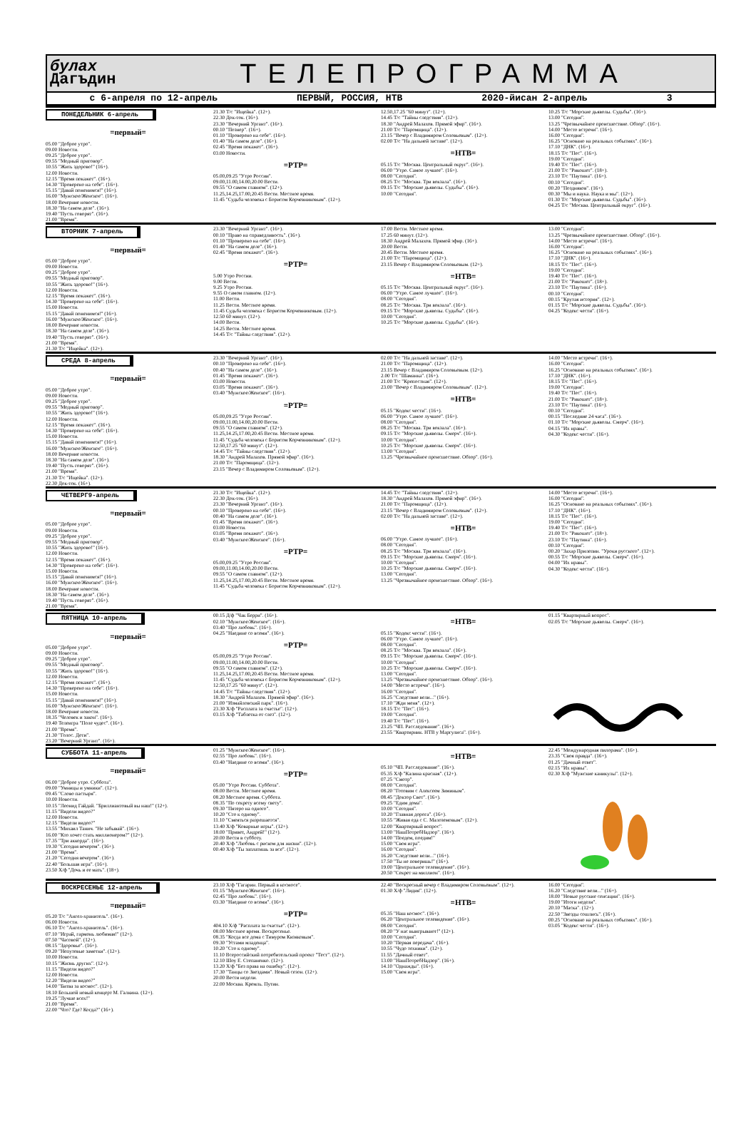булах
Дагъдин
ТЕЛЕПРОГРАММА
с 6-апреля по 12-апрель ПЕРВЫЙ, РОССИЯ, НТВ 2020-йисан 2-апрель 3
ПОНЕДЕЛЬНИК 6-апрель
=первый=
05.00 "Доброе утро".
09.00 Новости.
09.25 "Доброе утро".
09.55 "Модный приговор".
10.55 "Жить здорово!" (16+).
12.00 Новости.
12.15 "Время покажет". (16+).
14.30 "Проверено на себе". (16+).
15.15 "Давай поженимся!" (16+).
16.00 "Мужское/Женское". (16+).
18.00 Вечерние новости.
18.30 "На самом деле". (16+).
19.40 "Пусть говорят". (16+).
21.00 "Время".
21.30 Т/с "Ищейка". (12+).
22.30 Док-ток. (16+).
23.30 "Вечерний Ургант". (16+).
00.10 "Познер". (16+).
01.10 "Проверено на себе". (16+).
01.40 "На самом деле". (16+).
02.45 "Время покажет". (16+).
03.00 Новости.
=РТР=
05.00,09.25 "Утро России".
09.00,11.00,14.00,20.00 Вести.
09.55 "О самом главном". (12+).
11.25,14.25,17.00,20.45 Вести. Местное время.
11.45 "Судьба человека с Борисом Корчевниковым". (12+).
12.50,17.25 "60 минут". (12+).
14.45 Т/с "Тайны следствия". (12+).
18.30 "Андрей Малахов. Прямой эфир". (16+).
21.00 Т/с "Паромщица". (12+).
23.15 "Вечер с Владимиром Соловьевым". (12+).
02.00 Т/с "На дальней заставе". (12+).
=НТВ=
05.15 Т/с "Москва. Центральный округ". (16+).
06.00 "Утро. Самое лучшее". (16+).
08.00 "Сегодня".
08.25 Т/с "Москва. Три вокзала". (16+).
09.15 Т/с "Морские дьяволы. Судьбы". (16+).
10.00 "Сегодня".
10.25 Т/с "Морские дьяволы. Судьбы". (16+).
13.00 "Сегодня".
13.25 "Чрезвычайное происшествие. Обзор". (16+).
14.00 "Место встречи". (16+).
16.00 "Сегодня".
16.25 "Основано на реальных событиях". (16+).
17.10 "ДНК". (16+).
18.15 Т/с "Пес". (16+).
19.00 "Сегодня".
19.40 Т/с "Пес". (16+).
21.00 Т/с "Рикошет". (18+).
23.10 Т/с "Паутина". (16+).
00.10 "Сегодня".
00.20 "Поздняков". (16+).
00.30 "Мы и наука. Наука и мы". (12+).
01.30 Т/с "Морские дьяволы. Судьбы". (16+).
04.25 Т/с "Москва. Центральный округ". (16+).
ВТОРНИК 7-апрель
=первый=
05.00 "Доброе утро".
09.00 Новости.
09.25 "Доброе утро".
09.55 "Модный приговор".
10.55 "Жить здорово!" (16+).
12.00 Новости.
12.15 "Время покажет". (16+).
14.30 "Проверено на себе". (16+).
15.00 Новости.
15.15 "Давай поженимся!" (16+).
16.00 "Мужское/Женское". (16+).
18.00 Вечерние новости.
18.30 "На самом деле". (16+).
19.40 "Пусть говорят". (16+).
21.00 "Время".
21.30 Т/с "Ищейка". (12+).
23.30 "Вечерний Ургант". (16+).
00.10 "Право на справедливость". (16+).
01.10 "Проверено на себе". (16+).
01.40 "На самом деле". (16+).
02.45 "Время покажет". (16+).
=РТР=
5.00 Утро России.
9.00 Вести.
9.25 Утро России.
9.55 О самом главном. (12+).
11.00 Вести.
11.25 Вести. Местное время.
11.45 Судьба человека с Борисом Корчевниковым. (12+).
12.50 60 минут. (12+).
14.00 Вести.
14.25 Вести. Местное время.
14.45 Т/с "Тайны следствия". (12+).
17.00 Вести. Местное время.
17.25 60 минут. (12+).
18.30 Андрей Малахов. Прямой эфир. (16+).
20.00 Вести.
20.45 Вести. Местное время.
21.00 Т/с "Паромщица". (12+).
23.15 Вечер с Владимиром Соловьевым. (12+).
=НТВ=
05.15 Т/с "Москва. Центральный округ". (16+).
06.00 "Утро. Самое лучшее". (16+).
08.00 "Сегодня".
08.25 Т/с "Москва. Три вокзала". (16+).
09.15 Т/с "Морские дьяволы. Судьбы". (16+).
10.00 "Сегодня".
10.25 Т/с "Морские дьяволы. Судьбы". (16+).
13.00 "Сегодня".
13.25 "Чрезвычайное происшествие. Обзор". (16+).
14.00 "Место встречи". (16+).
16.00 "Сегодня".
16.25 "Основано на реальных событиях". (16+).
17.10 "ДНК". (16+).
18.15 Т/с "Пес". (16+).
19.00 "Сегодня".
19.40 Т/с "Пес". (16+).
21.00 Т/с "Рикошет". (18+).
23.10 Т/с "Паутина". (16+).
00.10 "Сегодня".
00.15 "Крутая история". (12+).
01.15 Т/с "Морские дьяволы. Судьбы". (16+).
04.25 "Кодекс чести". (16+).
СРЕДА 8-апрель
=первый=
05.00 "Доброе утро".
09.00 Новости.
09.25 "Доброе утро".
09.55 "Модный приговор".
10.55 "Жить здорово!" (16+).
12.00 Новости.
12.15 "Время покажет". (16+).
14.30 "Проверено на себе". (16+).
15.00 Новости.
15.15 "Давай поженимся!" (16+).
16.00 "Мужское/Женское". (16+).
18.00 Вечерние новости.
18.30 "На самом деле". (16+).
19.40 "Пусть говорят". (16+).
21.00 "Время".
21.30 Т/с "Ищейка". (12+).
22.30 Док-ток. (16+).
23.30 "Вечерний Ургант". (16+).
00.10 "Проверено на себе". (16+).
00.40 "На самом деле". (16+).
01.45 "Время покажет". (16+).
03.00 Новости.
03.05 "Время покажет". (16+).
03.40 "Мужское/Женское". (16+).
=РТР=
05.00,09.25 "Утро России".
09.00,11.00,14.00,20.00 Вести.
09.55 "О самом главном". (12+).
11.25,14.25,17.00,20.45 Вести. Местное время.
11.45 "Судьба человека с Борисом Корчевниковым". (12+).
12.50,17.25 "60 минут". (12+).
14.45 Т/с "Тайны следствия". (12+).
18.30 "Андрей Малахов. Прямой эфир". (16+).
21.00 Т/с "Паромщица". (12+).
23.15 "Вечер с Владимиром Соловьевым". (12+).
02.00 Т/с "На дальней заставе". (12+).
21.00 Т/с "Паромщица". (12+).
23.15 Вечер с Владимиром Соловьевым. (12+).
2.00 Т/с "Шаманка". (16+).
21.00 Т/с "Крепостная". (12+).
23.00 "Вечер с Владимиром Соловьевым". (12+).
=НТВ=
05.15 "Кодекс чести". (16+).
06.00 "Утро. Самое лучшее". (16+).
08.00 "Сегодня".
08.25 Т/с "Москва. Три вокзала". (16+).
09.15 Т/с "Морские дьяволы. Смерч". (16+).
10.00 "Сегодня".
10.25 Т/с "Морские дьяволы. Смерч". (16+).
13.00 "Сегодня".
13.25 "Чрезвычайное происшествие. Обзор". (16+).
14.00 "Место встречи". (16+).
16.00 "Сегодня".
16.25 "Основано на реальных событиях". (16+).
17.10 "ДНК". (16+).
18.15 Т/с "Пес". (16+).
19.00 "Сегодня".
19.40 Т/с "Пес". (16+).
21.00 Т/с "Рикошет". (18+).
23.10 Т/с "Паутина". (16+).
00.10 "Сегодня".
00.15 "Последние 24 часа". (16+).
01.10 Т/с "Морские дьяволы. Смерч". (16+).
04.15 "Их нравы".
04.30 "Кодекс чести". (16+).
ЧЕТВЕРГ9-апрель
=первый=
05.00 "Доброе утро".
09.00 Новости.
09.25 "Доброе утро".
09.55 "Модный приговор".
10.55 "Жить здорово!" (16+).
12.00 Новости.
12.15 "Время покажет". (16+).
14.30 "Проверено на себе". (16+).
15.00 Новости.
15.15 "Давай поженимся!" (16+).
16.00 "Мужское/Женское". (16+).
18.00 Вечерние новости.
18.30 "На самом деле". (16+).
19.40 "Пусть говорят". (16+).
21.00 "Время".
21.30 Т/с "Ищейка". (12+).
22.30 Док-ток. (16+).
23.30 "Вечерний Ургант". (16+).
00.10 "Проверено на себе". (16+).
00.40 "На самом деле". (16+).
01.45 "Время покажет". (16+).
03.00 Новости.
03.05 "Время покажет". (16+).
03.40 "Мужское/Женское". (16+).
=РТР=
05.00,09.25 "Утро России".
09.00,11.00,14.00,20.00 Вести.
09.55 "О самом главном". (12+).
11.25,14.25,17.00,20.45 Вести. Местное время.
11.45 "Судьба человека с Борисом Корчевниковым". (12+).
14.45 Т/с "Тайны следствия". (12+).
18.30 "Андрей Малахов. Прямой эфир". (16+).
21.00 Т/с "Паромщица". (12+).
23.15 "Вечер с Владимиром Соловьевым". (12+).
02.00 Т/с "На дальней заставе". (12+).
=НТВ=
06.00 "Утро. Самое лучшее". (16+).
08.00 "Сегодня".
08.25 Т/с "Москва. Три вокзала". (16+).
09.15 Т/с "Морские дьяволы. Смерч". (16+).
10.00 "Сегодня".
10.25 Т/с "Морские дьяволы. Смерч". (16+).
13.00 "Сегодня".
13.25 "Чрезвычайное происшествие. Обзор". (16+).
14.00 "Место встречи". (16+).
16.00 "Сегодня".
16.25 "Основано на реальных событиях". (16+).
17.10 "ДНК". (16+).
18.15 Т/с "Пес". (16+).
19.00 "Сегодня".
19.40 Т/с "Пес". (16+).
21.00 Т/с "Рикошет". (18+).
23.10 Т/с "Паутина". (16+).
00.10 "Сегодня".
00.20 "Захар Прилепин. "Уроки русского". (12+).
00.55 Т/с "Морские дьяволы. Смерч". (16+).
04.00 "Их нравы".
04.30 "Кодекс чести". (16+).
ПЯТНИЦА 10-апрель
=первый=
05.00 "Доброе утро".
09.00 Новости.
09.25 "Доброе утро".
09.55 "Модный приговор".
10.55 "Жить здорово!" (16+).
12.00 Новости.
12.15 "Время покажет". (16+).
14.30 "Проверено на себе". (16+).
15.00 Новости.
15.15 "Давай поженимся!" (16+).
16.00 "Мужское/Женское". (16+).
18.00 Вечерние новости.
18.35 "Человек и закон". (16+).
19.40 Телеигра "Поле чудес". (16+).
21.00 "Время".
21.30 "Голос. Дети".
23.20 "Вечерний Ургант". (16+).
00.15 Д/ф "Чак Берри". (16+).
02.10 "Мужское/Женское". (16+).
03.40 "Про любовь". (16+).
04.25 "Наедине со всеми". (16+).
=РТР=
05.00,09.25 "Утро России".
09.00,11.00,14.00,20.00 Вести.
09.55 "О самом главном". (12+).
11.25,14.25,17.00,20.45 Вести. Местное время.
11.45 "Судьба человека с Борисом Корчевниковым". (12+).
12.50,17.25 "60 минут". (12+).
14.45 Т/с "Тайны следствия". (12+).
18.30 "Андрей Малахов. Прямой эфир". (16+).
21.00 "Измайловский парк". (16+).
23.30 Х/ф "Расплата за счастье". (12+).
03.15 Х/ф "Таблетка от слез". (12+).
=НТВ=
05.15 "Кодекс чести". (16+).
06.00 "Утро. Самое лучшее". (16+).
08.00 "Сегодня".
08.25 Т/с "Москва. Три вокзала". (16+).
09.15 Т/с "Морские дьяволы. Смерч". (16+).
10.00 "Сегодня".
10.25 Т/с "Морские дьяволы. Смерч". (16+).
13.00 "Сегодня".
13.25 "Чрезвычайное происшествие. Обзор". (16+).
14.00 "Место встречи". (16+).
16.00 "Сегодня".
16.25 "Следствие вели..." (16+).
17.10 "Жди меня". (12+).
18.15 Т/с "Пес". (16+).
19.00 "Сегодня".
19.40 Т/с "Пес". (16+).
23.25 "ЧП. Расследование". (16+).
23.55 "Квартирник. НТВ у Маргулиса". (16+).
01.15 "Квартирный вопрос".
02.05 Т/с "Морские дьяволы. Смерч". (16+).
СУББОТА 11-апрель
=первый=
06.00 "Доброе утро. Суббота".
09.00 "Умницы и умники". (12+).
09.45 "Слово пастыря".
10.00 Новости.
10.15 "Леонид Гайдай. "Бриллиантовый вы наш!" (12+).
11.15 "Видели видео?"
12.00 Новости.
12.15 "Видели видео?"
13.55 "Михаил Танич. "Не забывай". (16+).
16.00 "Кто хочет стать миллионером?" (12+).
17.35 "Три аккорда". (16+).
19.30 "Сегодня вечером". (16+).
21.00 "Время".
21.20 "Сегодня вечером". (16+).
22.40 "Большая игра". (16+).
23.50 Х/ф "Дочь и ее мать". (18+).
01.25 "Мужское/Женское". (16+).
02.55 "Про любовь". (16+).
03.40 "Наедине со всеми". (16+).
=РТР=
05.00 "Утро России. Суббота".
08.00 Вести. Местное время.
08.20 Местное время. Суббота.
08.35 "По секрету всему свету".
09.30 "Пятеро на одного".
10.20 "Сто к одному".
11.10 "Смеяться разрешается".
13.40 Х/ф "Коварные игры". (12+).
18.00 "Привет, Андрей!" (12+).
20.00 Вести в субботу.
20.40 Х/ф "Любовь с риском для жизни". (12+).
00.40 Х/ф "Ты заплатишь за все". (12+).
=НТВ=
05.10 "ЧП. Расследование". (16+).
05.35 Х/ф "Калина красная". (12+).
07.25 "Смотр".
08.00 "Сегодня".
08.20 "Готовим с Алексеем Зиминым".
08.45 "Доктор Свет". (16+).
09.25 "Едим дома".
10.00 "Сегодня".
10.20 "Главная дорога". (16+).
10.55 "Живая еда с С. Малоземовым". (12+).
12.00 "Квартирный вопрос".
13.00 "НашПотребНадзор". (16+).
14.00 "Поедем, поедим!"
15.00 "Своя игра".
16.00 "Сегодня".
16.20 "Следствие вели..." (16+).
17.50 "Ты не поверишь!" (16+).
19.00 "Центральное телевидение". (16+).
20.50 "Секрет на миллион". (16+).
22.45 "Международная пилорама". (16+).
23.35 "Своя правда". (16+).
01.25 "Дачный ответ".
02.15 "Их нравы".
02.30 Х/ф "Мужские каникулы". (12+).
ВОСКРЕСЕНЬЕ 12-апрель
=первый=
05.20 Т/с "Ангел-хранитель". (16+).
06.00 Новости.
06.10 Т/с "Ангел-хранитель". (16+).
07.10 "Играй, гармонь любимая!" (12+).
07.50 "Часовой". (12+).
08.15 "Здоровье". (16+).
09.20 "Непутевые заметки". (12+).
10.00 Новости.
10.15 "Жизнь других". (12+).
11.15 "Видели видео?"
12.00 Новости.
12.20 "Видели видео?"
14.00 "Битва за космос". (12+).
18.10 Большой новый концерт М. Галкина. (12+).
19.25 "Лучше всех!"
21.00 "Время".
22.00 "Что? Где? Когда?" (16+).
23.10 Х/ф "Гагарин. Первый в космосе".
01.15 "Мужское/Женское". (16+).
02.45 "Про любовь". (16+).
03.30 "Наедине со всеми". (16+).
=РТР=
404.10 Х/ф "Расплата за счастье". (12+).
08.00 Местное время. Воскресенье.
08.35 "Когда все дома с Тимуром Кизяковым".
09.30 "Устами младенца".
10.20 "Сто к одному".
11.10 Всероссийский потребительский проект "Тест". (12+).
12.10 Шоу Е. Степаненко. (12+).
13.20 Х/ф "Без права на ошибку". (12+).
17.30 "Танцы со Звездами". Новый сезон. (12+).
20.00 Вести недели.
22.00 Москва. Кремль. Путин.
22.40 "Воскресный вечер с Владимиром Соловьевым". (12+).
01.30 Х/ф "Лидия". (12+).
=НТВ=
05.35 "Наш космос". (16+).
06.20 "Центральное телевидение". (16+).
08.00 "Сегодня".
08.20 "У нас выигрывают!" (12+).
10.00 "Сегодня".
10.20 "Первая передача". (16+).
10.55 "Чудо техники". (12+).
11.55 "Дачный ответ".
13.00 "НашПотребНадзор". (16+).
14.10 "Однажды". (16+).
15.00 "Своя игра".
16.00 "Сегодня".
16.20 "Следствие вели..." (16+).
18.00 "Новые русские сенсации". (16+).
19.00 "Итоги недели".
20.10 "Маска". (12+).
22.50 "Звезды сошлись". (16+).
00.25 "Основано на реальных событиях". (16+).
03.05 "Кодекс чести". (16+).